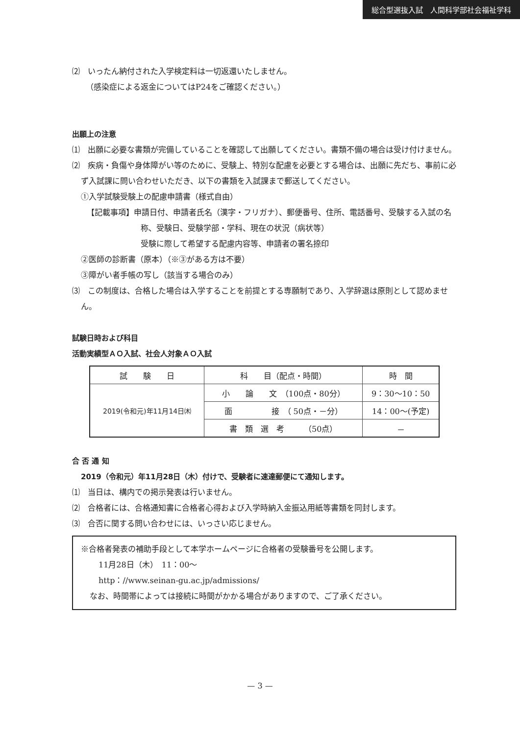総合型選抜入試　人間科学部社会福祉学科
⑵　いったん納付された入学検定料は一切返還いたしません。
（感染症による返金についてはP24をご確認ください。）
出願上の注意
⑴　出願に必要な書類が完備していることを確認して出願してください。書類不備の場合は受け付けません。
⑵　疾病・負傷や身体障がい等のために、受験上、特別な配慮を必要とする場合は、出願に先だち、事前に必ず入試課に問い合わせいただき、以下の書類を入試課まで郵送してください。
①入学試験受験上の配慮申請書（様式自由）
【記載事項】申請日付、申請者氏名（漢字・フリガナ）、郵便番号、住所、電話番号、受験する入試の名称、受験日、受験学部・学科、現在の状況（病状等）
受験に際して希望する配慮内容等、申請者の署名捺印
②医師の診断書（原本）（※③がある方は不要）
③障がい者手帳の写し（該当する場合のみ）
⑶　この制度は、合格した場合は入学することを前提とする専願制であり、入学辞退は原則として認めません。
試験日時および科目
活動実績型ＡＯ入試、社会人対象ＡＯ入試
| 試 験 日 | 科 目（配点・時間） | 時 間 |
| --- | --- | --- |
| 2019(令和元)年11月14日㈭ | 小 論 文 （100点・80分） | 9：30〜10：50 |
| | 面 接 （ 50点・－分） | 14：00〜(予定) |
| | 書 類 選 考 （50点） | － |
合 否 通 知
2019（令和元）年11月28日（木）付けで、受験者に速達郵便にて通知します。
⑴　当日は、構内での掲示発表は行いません。
⑵　合格者には、合格通知書に合格者心得および入学時納入金振込用紙等書類を同封します。
⑶　合否に関する問い合わせには、いっさい応じません。
※合格者発表の補助手段として本学ホームページに合格者の受験番号を公開します。
11月28日（木）　11：00〜
http：//www.seinan-gu.ac.jp/admissions/
なお、時間帯によっては接続に時間がかかる場合がありますので、ご了承ください。
— 3 —